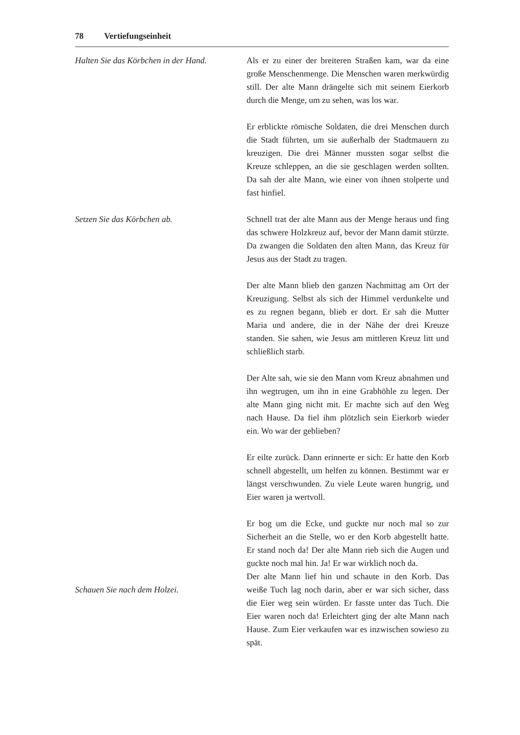78 Vertiefungseinheit
Halten Sie das Körbchen in der Hand.
Als er zu einer der breiteren Straßen kam, war da eine große Menschenmenge. Die Menschen waren merkwürdig still. Der alte Mann drängelte sich mit seinem Eierkorb durch die Menge, um zu sehen, was los war.
Er erblickte römische Soldaten, die drei Menschen durch die Stadt führten, um sie außerhalb der Stadtmauern zu kreuzigen. Die drei Männer mussten sogar selbst die Kreuze schleppen, an die sie geschlagen werden sollten. Da sah der alte Mann, wie einer von ihnen stolperte und fast hinfiel.
Setzen Sie das Körbchen ab. Schnell trat der alte Mann aus der Menge heraus und fing das schwere Holzkreuz auf, bevor der Mann damit stürzte. Da zwangen die Soldaten den alten Mann, das Kreuz für Jesus aus der Stadt zu tragen.
Der alte Mann blieb den ganzen Nachmittag am Ort der Kreuzigung. Selbst als sich der Himmel verdunkelte und es zu regnen begann, blieb er dort. Er sah die Mutter Maria und andere, die in der Nähe der drei Kreuze standen. Sie sahen, wie Jesus am mittleren Kreuz litt und schließlich starb.
Der Alte sah, wie sie den Mann vom Kreuz abnahmen und ihn wegtrugen, um ihn in eine Grabhöhle zu legen. Der alte Mann ging nicht mit. Er machte sich auf den Weg nach Hause. Da fiel ihm plötzlich sein Eierkorb wieder ein. Wo war der geblieben?
Er eilte zurück. Dann erinnerte er sich: Er hatte den Korb schnell abgestellt, um helfen zu können. Bestimmt war er längst verschwunden. Zu viele Leute waren hungrig, und Eier waren ja wertvoll.
Er bog um die Ecke, und guckte nur noch mal so zur Sicherheit an die Stelle, wo er den Korb abgestellt hatte. Er stand noch da! Der alte Mann rieb sich die Augen und guckte noch mal hin. Ja! Er war wirklich noch da.
Schauen Sie nach dem Holzei.
Der alte Mann lief hin und schaute in den Korb. Das weiße Tuch lag noch darin, aber er war sich sicher, dass die Eier weg sein würden. Er fasste unter das Tuch. Die Eier waren noch da! Erleichtert ging der alte Mann nach Hause. Zum Eier verkaufen war es inzwischen sowieso zu spät.